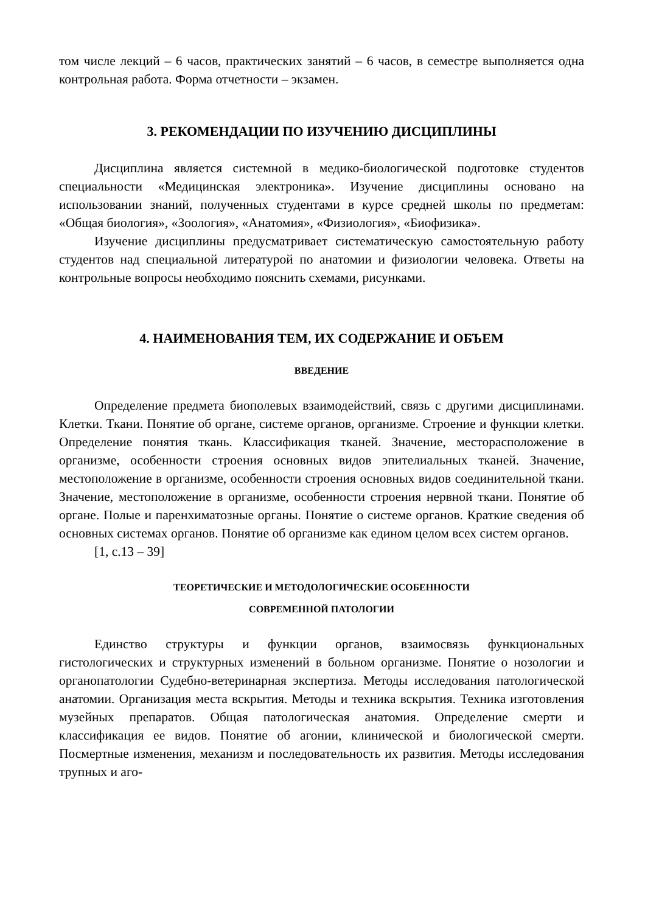том числе лекций – 6 часов, практических занятий – 6 часов, в семестре выполняется одна контрольная работа. Форма отчетности – экзамен.
3. РЕКОМЕНДАЦИИ ПО ИЗУЧЕНИЮ ДИСЦИПЛИНЫ
Дисциплина является системной в медико-биологической подготовке студентов специальности «Медицинская электроника». Изучение дисциплины основано на использовании знаний, полученных студентами в курсе средней школы по предметам: «Общая биология», «Зоология», «Анатомия», «Физиология», «Биофизика».
Изучение дисциплины предусматривает систематическую самостоятельную работу студентов над специальной литературой по анатомии и физиологии человека. Ответы на контрольные вопросы необходимо пояснить схемами, рисунками.
4. НАИМЕНОВАНИЯ ТЕМ, ИХ СОДЕРЖАНИЕ И ОБЪЕМ
ВВЕДЕНИЕ
Определение предмета биополевых взаимодействий, связь с другими дисциплинами. Клетки. Ткани. Понятие об органе, системе органов, организме. Строение и функции клетки. Определение понятия ткань. Классификация тканей. Значение, месторасположение в организме, особенности строения основных видов эпителиальных тканей. Значение, местоположение в организме, особенности строения основных видов соединительной ткани. Значение, местоположение в организме, особенности строения нервной ткани. Понятие об органе. Полые и паренхиматозные органы. Понятие о системе органов. Краткие сведения об основных системах органов. Понятие об организме как едином целом всех систем органов.
[1, с.13 – 39]
ТЕОРЕТИЧЕСКИЕ И МЕТОДОЛОГИЧЕСКИЕ ОСОБЕННОСТИ
СОВРЕМЕННОЙ ПАТОЛОГИИ
Единство структуры и функции органов, взаимосвязь функциональных гистологических и структурных изменений в больном организме. Понятие о нозологии и органопатологии Судебно-ветеринарная экспертиза. Методы исследования патологической анатомии. Организация места вскрытия. Методы и техника вскрытия. Техника изготовления музейных препаратов. Общая патологическая анатомия. Определение смерти и классификация ее видов. Понятие об агонии, клинической и биологической смерти. Посмертные изменения, механизм и последовательность их развития. Методы исследования трупных и аго-